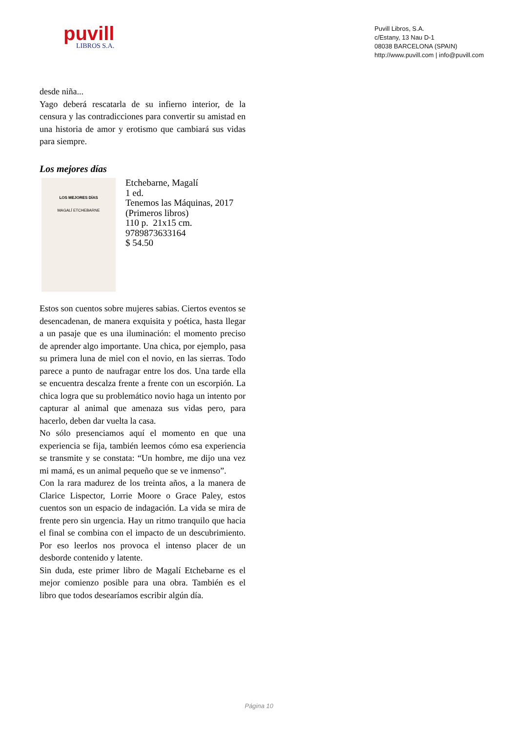puvill
LIBROS S.A.
Puvill Libros, S.A.
c/Estany, 13 Nau D-1
08038 BARCELONA (SPAIN)
http://www.puvill.com | info@puvill.com
desde niña...
Yago deberá rescatarla de su infierno interior, de la censura y las contradicciones para convertir su amistad en una historia de amor y erotismo que cambiará sus vidas para siempre.
Los mejores días
LOS MEJORES DÍAS
MAGALÍ ETCHEBARNE
Etchebarne, Magalí
1 ed.
Tenemos las Máquinas, 2017
(Primeros libros)
110 p. 21x15 cm.
9789873633164
$ 54.50
Estos son cuentos sobre mujeres sabias. Ciertos eventos se desencadenan, de manera exquisita y poética, hasta llegar a un pasaje que es una iluminación: el momento preciso de aprender algo importante. Una chica, por ejemplo, pasa su primera luna de miel con el novio, en las sierras. Todo parece a punto de naufragar entre los dos. Una tarde ella se encuentra descalza frente a frente con un escorpión. La chica logra que su problemático novio haga un intento por capturar al animal que amenaza sus vidas pero, para hacerlo, deben dar vuelta la casa.
No sólo presenciamos aquí el momento en que una experiencia se fija, también leemos cómo esa experiencia se transmite y se constata: “Un hombre, me dijo una vez mi mamá, es un animal pequeño que se ve inmenso”.
Con la rara madurez de los treinta años, a la manera de Clarice Lispector, Lorrie Moore o Grace Paley, estos cuentos son un espacio de indagación. La vida se mira de frente pero sin urgencia. Hay un ritmo tranquilo que hacia el final se combina con el impacto de un descubrimiento. Por eso leerlos nos provoca el intenso placer de un desborde contenido y latente.
Sin duda, este primer libro de Magalí Etchebarne es el mejor comienzo posible para una obra. También es el libro que todos desearíamos escribir algún día.
Página 10